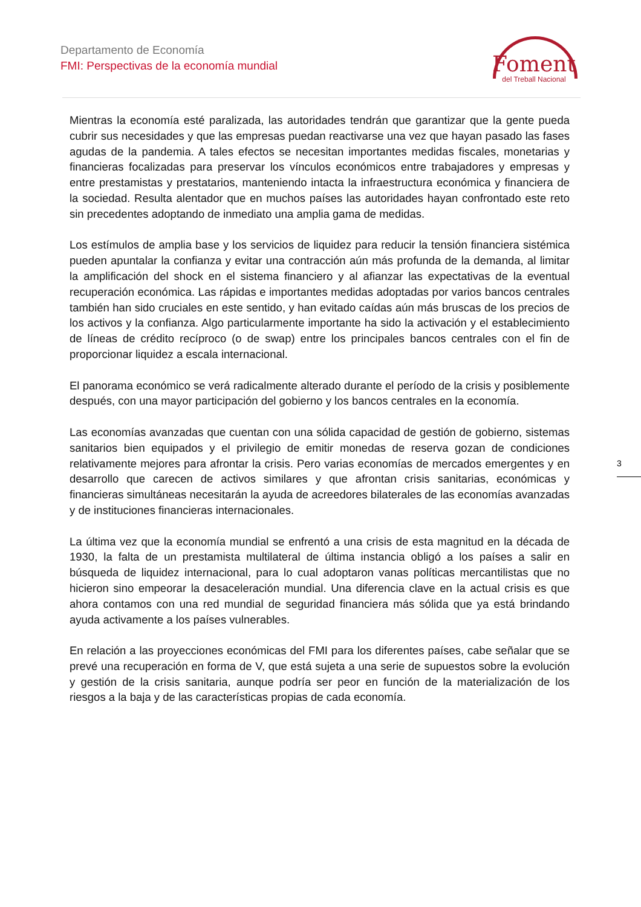Departamento de Economía
FMI: Perspectivas de la economía mundial
Foment
del Treball Nacional
Mientras la economía esté paralizada, las autoridades tendrán que garantizar que la gente pueda cubrir sus necesidades y que las empresas puedan reactivarse una vez que hayan pasado las fases agudas de la pandemia. A tales efectos se necesitan importantes medidas fiscales, monetarias y financieras focalizadas para preservar los vínculos económicos entre trabajadores y empresas y entre prestamistas y prestatarios, manteniendo intacta la infraestructura económica y financiera de la sociedad. Resulta alentador que en muchos países las autoridades hayan confrontado este reto sin precedentes adoptando de inmediato una amplia gama de medidas.
Los estímulos de amplia base y los servicios de liquidez para reducir la tensión financiera sistémica pueden apuntalar la confianza y evitar una contracción aún más profunda de la demanda, al limitar la amplificación del shock en el sistema financiero y al afianzar las expectativas de la eventual recuperación económica. Las rápidas e importantes medidas adoptadas por varios bancos centrales también han sido cruciales en este sentido, y han evitado caídas aún más bruscas de los precios de los activos y la confianza. Algo particularmente importante ha sido la activación y el establecimiento de líneas de crédito recíproco (o de swap) entre los principales bancos centrales con el fin de proporcionar liquidez a escala internacional.
El panorama económico se verá radicalmente alterado durante el período de la crisis y posiblemente después, con una mayor participación del gobierno y los bancos centrales en la economía.
Las economías avanzadas que cuentan con una sólida capacidad de gestión de gobierno, sistemas sanitarios bien equipados y el privilegio de emitir monedas de reserva gozan de condiciones relativamente mejores para afrontar la crisis. Pero varias economías de mercados emergentes y en desarrollo que carecen de activos similares y que afrontan crisis sanitarias, económicas y financieras simultáneas necesitarán la ayuda de acreedores bilaterales de las economías avanzadas y de instituciones financieras internacionales.
La última vez que la economía mundial se enfrentó a una crisis de esta magnitud en la década de 1930, la falta de un prestamista multilateral de última instancia obligó a los países a salir en búsqueda de liquidez internacional, para lo cual adoptaron vanas políticas mercantilistas que no hicieron sino empeorar la desaceleración mundial. Una diferencia clave en la actual crisis es que ahora contamos con una red mundial de seguridad financiera más sólida que ya está brindando ayuda activamente a los países vulnerables.
En relación a las proyecciones económicas del FMI para los diferentes países, cabe señalar que se prevé una recuperación en forma de V, que está sujeta a una serie de supuestos sobre la evolución y gestión de la crisis sanitaria, aunque podría ser peor en función de la materialización de los riesgos a la baja y de las características propias de cada economía.
3